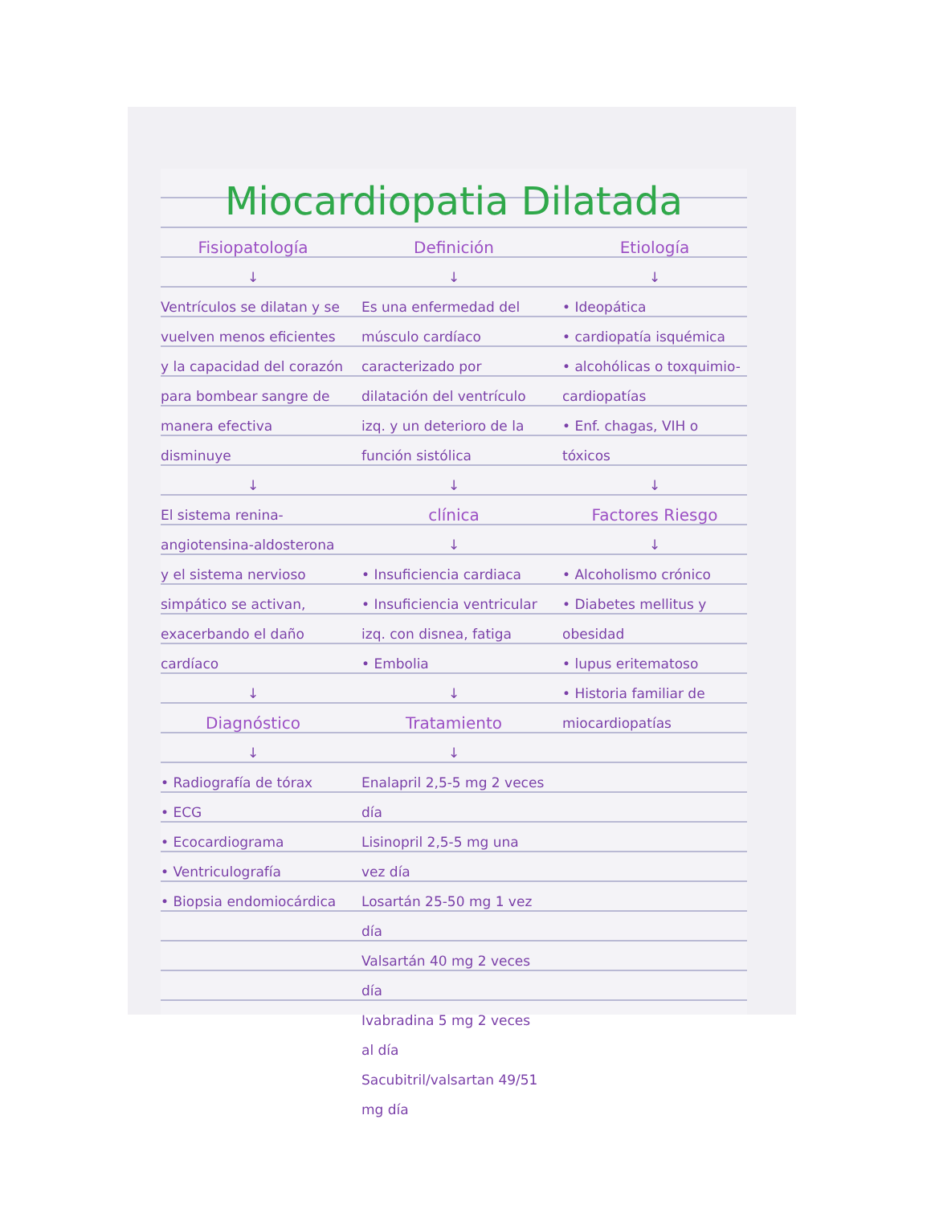Miocardiopatia Dilatada
Fisiopatología
↓
Ventrículos se dilatan y se vuelven menos eficientes y la capacidad del corazón para bombear sangre de manera efectiva disminuye
↓
El sistema renina-angiotensina-aldosterona y el sistema nervioso simpático se activan, exacerbando el daño cardíaco
↓
Diagnóstico
↓
• Radiografía de tórax
• ECG
• Ecocardiograma
• Ventriculografía
• Biopsia endomiocárdica
Definición
↓
Es una enfermedad del músculo cardíaco caracterizado por dilatación del ventrículo izq. y un deterioro de la función sistólica
↓
clínica
↓
• Insuficiencia cardiaca
• Insuficiencia ventricular izq. con disnea, fatiga
• Embolia
↓
Tratamiento
↓
Enalapril 2,5-5 mg 2 veces día
Lisinopril 2,5-5 mg una vez día
Losartán 25-50 mg 1 vez día
Valsartán 40 mg 2 veces día
Ivabradina 5 mg 2 veces al día
Sacubitril/valsartan 49/51 mg día
Etiología
↓
• Ideopática
• cardiopatía isquémica
• alcohólicas o toxquimio-cardiopatías
• Enf. chagas, VIH o tóxicos
↓
Factores Riesgo
↓
• Alcoholismo crónico
• Diabetes mellitus y obesidad
• lupus eritematoso
• Historia familiar de miocardiopatías